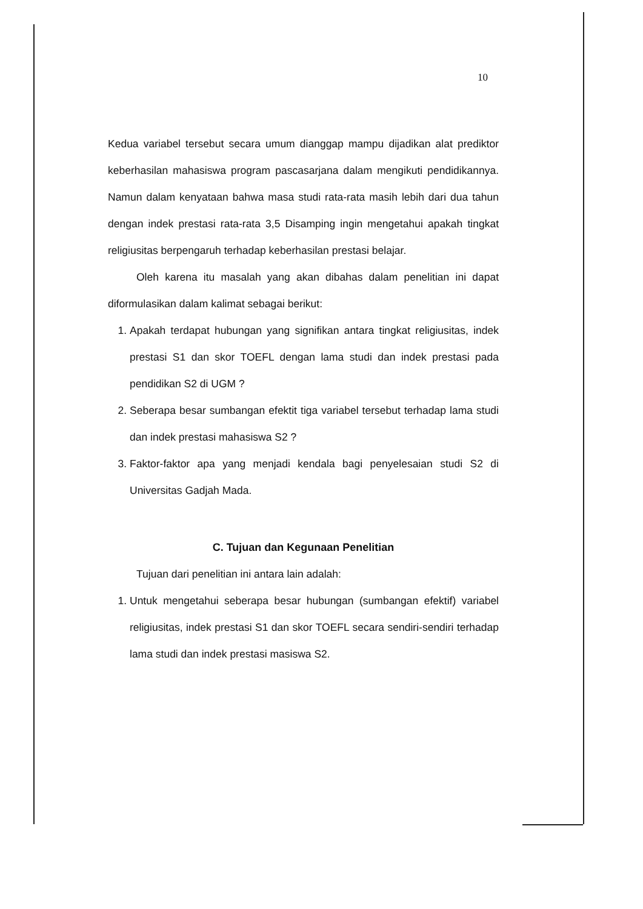10
Kedua variabel tersebut secara umum dianggap mampu dijadikan alat prediktor keberhasilan mahasiswa program pascasarjana dalam mengikuti pendidikannya. Namun dalam kenyataan bahwa masa studi rata-rata masih lebih dari dua tahun dengan indek prestasi rata-rata 3,5 Disamping ingin mengetahui apakah tingkat religiusitas berpengaruh terhadap keberhasilan prestasi belajar.
Oleh karena itu masalah yang akan dibahas dalam penelitian ini dapat diformulasikan dalam kalimat sebagai berikut:
1. Apakah terdapat hubungan yang signifikan antara tingkat religiusitas, indek prestasi S1 dan skor TOEFL dengan lama studi dan indek prestasi pada pendidikan S2 di UGM ?
2. Seberapa besar sumbangan efektit tiga variabel tersebut terhadap lama studi dan indek prestasi mahasiswa S2 ?
3. Faktor-faktor apa yang menjadi kendala bagi penyelesaian studi S2 di Universitas Gadjah Mada.
C. Tujuan dan Kegunaan Penelitian
Tujuan dari penelitian ini antara lain adalah:
1. Untuk mengetahui seberapa besar hubungan (sumbangan efektif) variabel religiusitas, indek prestasi S1 dan skor TOEFL secara sendiri-sendiri terhadap lama studi dan indek prestasi masiswa S2.